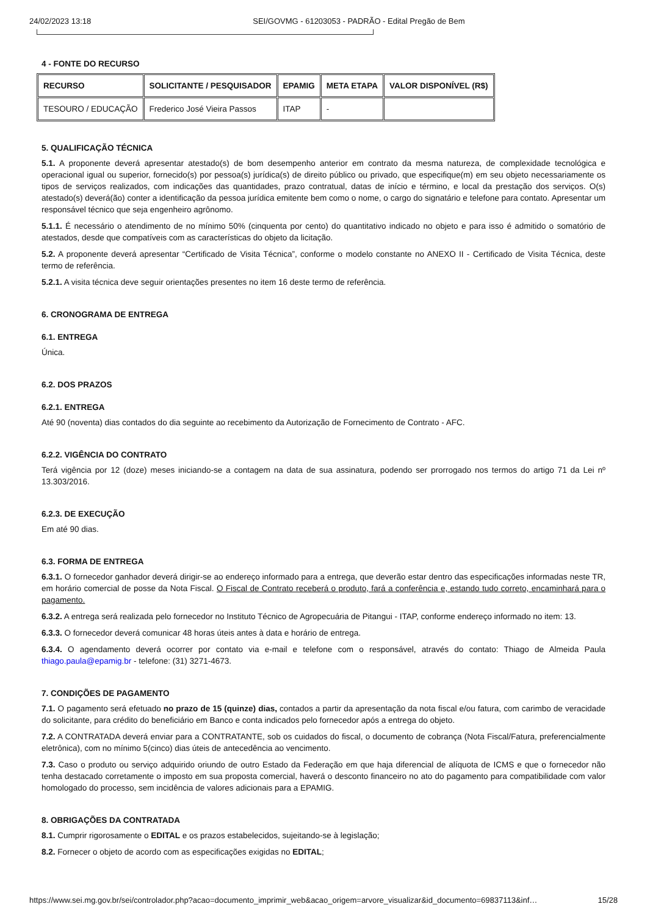24/02/2023 13:18 SEI/GOVMG - 61203053 - PADRÃO - Edital Pregão de Bem
4 - FONTE DO RECURSO
| RECURSO | SOLICITANTE / PESQUISADOR | EPAMIG | META ETAPA | VALOR DISPONÍVEL (R$) |
| --- | --- | --- | --- | --- |
| TESOURO / EDUCAÇÃO | Frederico José Vieira Passos | ITAP | - | |
5. QUALIFICAÇÃO TÉCNICA
5.1. A proponente deverá apresentar atestado(s) de bom desempenho anterior em contrato da mesma natureza, de complexidade tecnológica e operacional igual ou superior, fornecido(s) por pessoa(s) jurídica(s) de direito público ou privado, que especifique(m) em seu objeto necessariamente os tipos de serviços realizados, com indicações das quantidades, prazo contratual, datas de início e término, e local da prestação dos serviços. O(s) atestado(s) deverá(ão) conter a identificação da pessoa jurídica emitente bem como o nome, o cargo do signatário e telefone para contato. Apresentar um responsável técnico que seja engenheiro agrônomo.
5.1.1. É necessário o atendimento de no mínimo 50% (cinquenta por cento) do quantitativo indicado no objeto e para isso é admitido o somatório de atestados, desde que compatíveis com as características do objeto da licitação.
5.2. A proponente deverá apresentar “Certificado de Visita Técnica”, conforme o modelo constante no ANEXO II - Certificado de Visita Técnica, deste termo de referência.
5.2.1. A visita técnica deve seguir orientações presentes no item 16 deste termo de referência.
6. CRONOGRAMA DE ENTREGA
6.1. ENTREGA
Única.
6.2. DOS PRAZOS
6.2.1. ENTREGA
Até 90 (noventa) dias contados do dia seguinte ao recebimento da Autorização de Fornecimento de Contrato - AFC.
6.2.2. VIGÊNCIA DO CONTRATO
Terá vigência por 12 (doze) meses iniciando-se a contagem na data de sua assinatura, podendo ser prorrogado nos termos do artigo 71 da Lei nº 13.303/2016.
6.2.3. DE EXECUÇÃO
Em até 90 dias.
6.3. FORMA DE ENTREGA
6.3.1. O fornecedor ganhador deverá dirigir-se ao endereço informado para a entrega, que deverão estar dentro das especificações informadas neste TR, em horário comercial de posse da Nota Fiscal. O Fiscal de Contrato receberá o produto, fará a conferência e, estando tudo correto, encaminhará para o pagamento.
6.3.2. A entrega será realizada pelo fornecedor no Instituto Técnico de Agropecuária de Pitangui - ITAP, conforme endereço informado no item: 13.
6.3.3. O fornecedor deverá comunicar 48 horas úteis antes à data e horário de entrega.
6.3.4. O agendamento deverá ocorrer por contato via e-mail e telefone com o responsável, através do contato: Thiago de Almeida Paula thiago.paula@epamig.br - telefone: (31) 3271-4673.
7. CONDIÇÕES DE PAGAMENTO
7.1. O pagamento será efetuado no prazo de 15 (quinze) dias, contados a partir da apresentação da nota fiscal e/ou fatura, com carimbo de veracidade do solicitante, para crédito do beneficiário em Banco e conta indicados pelo fornecedor após a entrega do objeto.
7.2. A CONTRATADA deverá enviar para a CONTRATANTE, sob os cuidados do fiscal, o documento de cobrança (Nota Fiscal/Fatura, preferencialmente eletrônica), com no mínimo 5(cinco) dias úteis de antecedência ao vencimento.
7.3. Caso o produto ou serviço adquirido oriundo de outro Estado da Federação em que haja diferencial de alíquota de ICMS e que o fornecedor não tenha destacado corretamente o imposto em sua proposta comercial, haverá o desconto financeiro no ato do pagamento para compatibilidade com valor homologado do processo, sem incidência de valores adicionais para a EPAMIG.
8. OBRIGAÇÕES DA CONTRATADA
8.1. Cumprir rigorosamente o EDITAL e os prazos estabelecidos, sujeitando-se à legislação;
8.2. Fornecer o objeto de acordo com as especificações exigidas no EDITAL;
https://www.sei.mg.gov.br/sei/controlador.php?acao=documento_imprimir_web&acao_origem=arvore_visualizar&id_documento=69837113&inf… 15/28